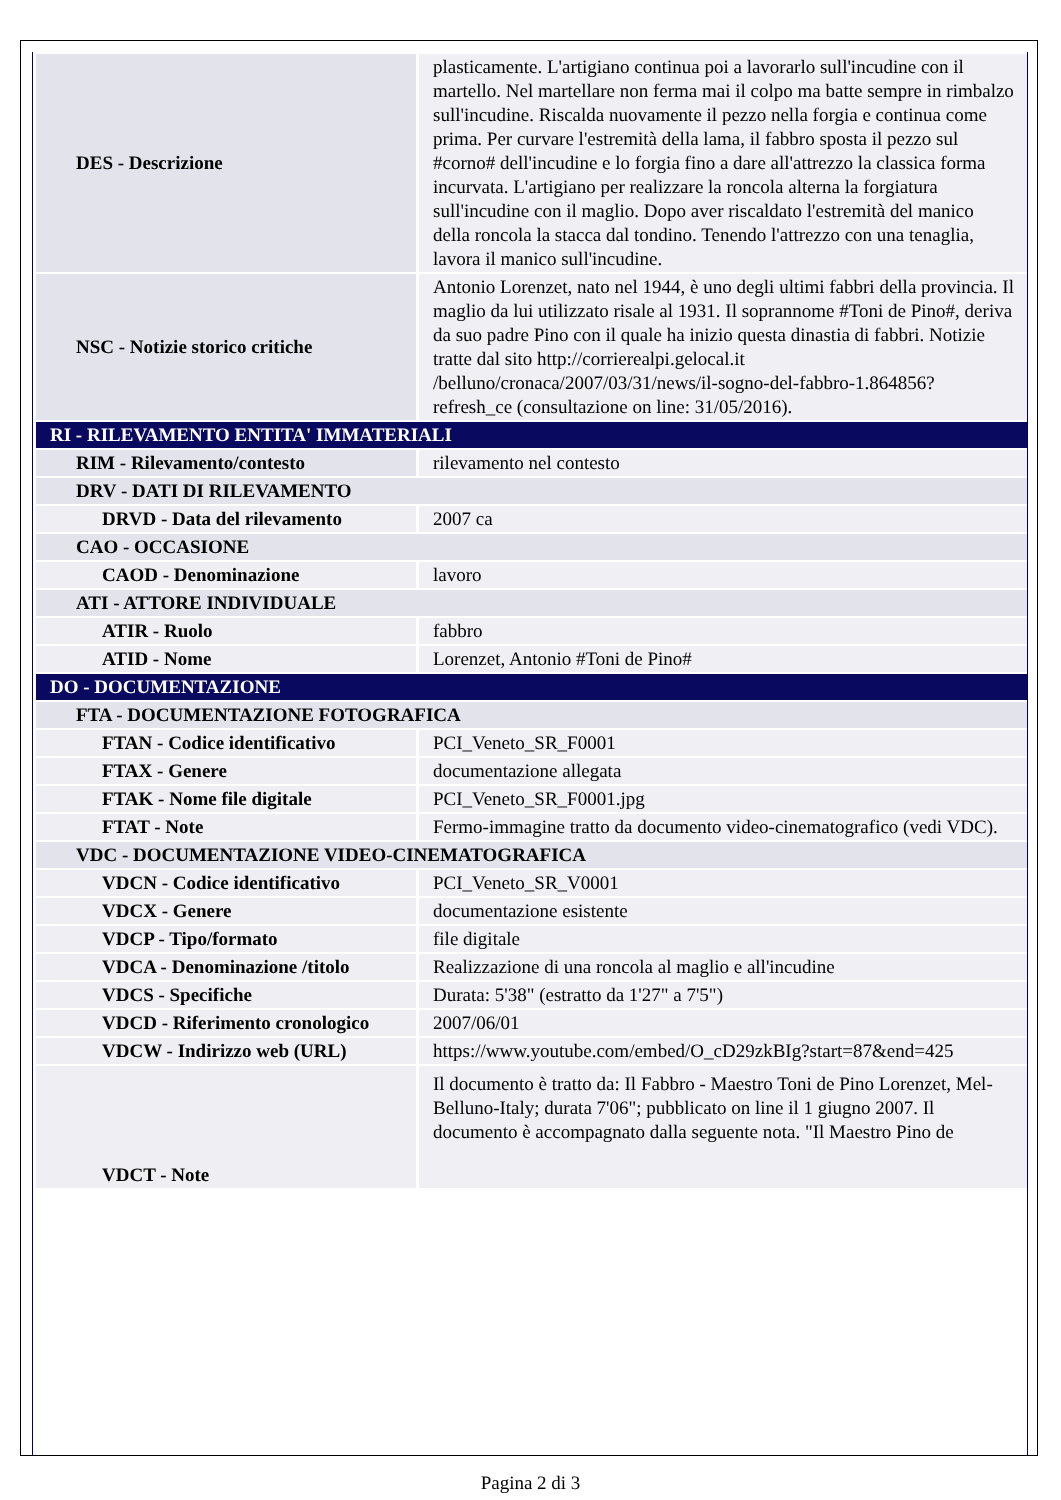| DES - Descrizione | plasticamente. L'artigiano continua poi a lavorarlo sull'incudine con il martello. Nel martellare non ferma mai il colpo ma batte sempre in rimbalzo sull'incudine. Riscalda nuovamente il pezzo nella forgia e continua come prima. Per curvare l'estremità della lama, il fabbro sposta il pezzo sul #corno# dell'incudine e lo forgia fino a dare all'attrezzo la classica forma incurvata. L'artigiano per realizzare la roncola alterna la forgiatura sull'incudine con il maglio. Dopo aver riscaldato l'estremità del manico della roncola la stacca dal tondino. Tenendo l'attrezzo con una tenaglia, lavora il manico sull'incudine. |
| NSC - Notizie storico critiche | Antonio Lorenzet, nato nel 1944, è uno degli ultimi fabbri della provincia. Il maglio da lui utilizzato risale al 1931. Il soprannome #Toni de Pino#, deriva da suo padre Pino con il quale ha inizio questa dinastia di fabbri. Notizie tratte dal sito http://corrierealpi.gelocal.it /belluno/cronaca/2007/03/31/news/il-sogno-del-fabbro-1.864856? refresh_ce (consultazione on line: 31/05/2016). |
| RI - RILEVAMENTO ENTITA' IMMATERIALI | |
| RIM - Rilevamento/contesto | rilevamento nel contesto |
| DRV - DATI DI RILEVAMENTO | |
| DRVD - Data del rilevamento | 2007 ca |
| CAO - OCCASIONE | |
| CAOD - Denominazione | lavoro |
| ATI - ATTORE INDIVIDUALE | |
| ATIR - Ruolo | fabbro |
| ATID - Nome | Lorenzet, Antonio #Toni de Pino# |
| DO - DOCUMENTAZIONE | |
| FTA - DOCUMENTAZIONE FOTOGRAFICA | |
| FTAN - Codice identificativo | PCI_Veneto_SR_F0001 |
| FTAX - Genere | documentazione allegata |
| FTAK - Nome file digitale | PCI_Veneto_SR_F0001.jpg |
| FTAT - Note | Fermo-immagine tratto da documento video-cinematografico (vedi VDC). |
| VDC - DOCUMENTAZIONE VIDEO-CINEMATOGRAFICA | |
| VDCN - Codice identificativo | PCI_Veneto_SR_V0001 |
| VDCX - Genere | documentazione esistente |
| VDCP - Tipo/formato | file digitale |
| VDCA - Denominazione /titolo | Realizzazione di una roncola al maglio e all'incudine |
| VDCS - Specifiche | Durata: 5'38" (estratto da 1'27" a 7'5") |
| VDCD - Riferimento cronologico | 2007/06/01 |
| VDCW - Indirizzo web (URL) | https://www.youtube.com/embed/O_cD29zkBIg?start=87&end=425 |
| VDCT - Note | Il documento è tratto da: Il Fabbro - Maestro Toni de Pino Lorenzet, Mel-Belluno-Italy; durata 7'06"; pubblicato on line il 1 giugno 2007. Il documento è accompagnato dalla seguente nota. "Il Maestro Pino de |
Pagina 2 di 3